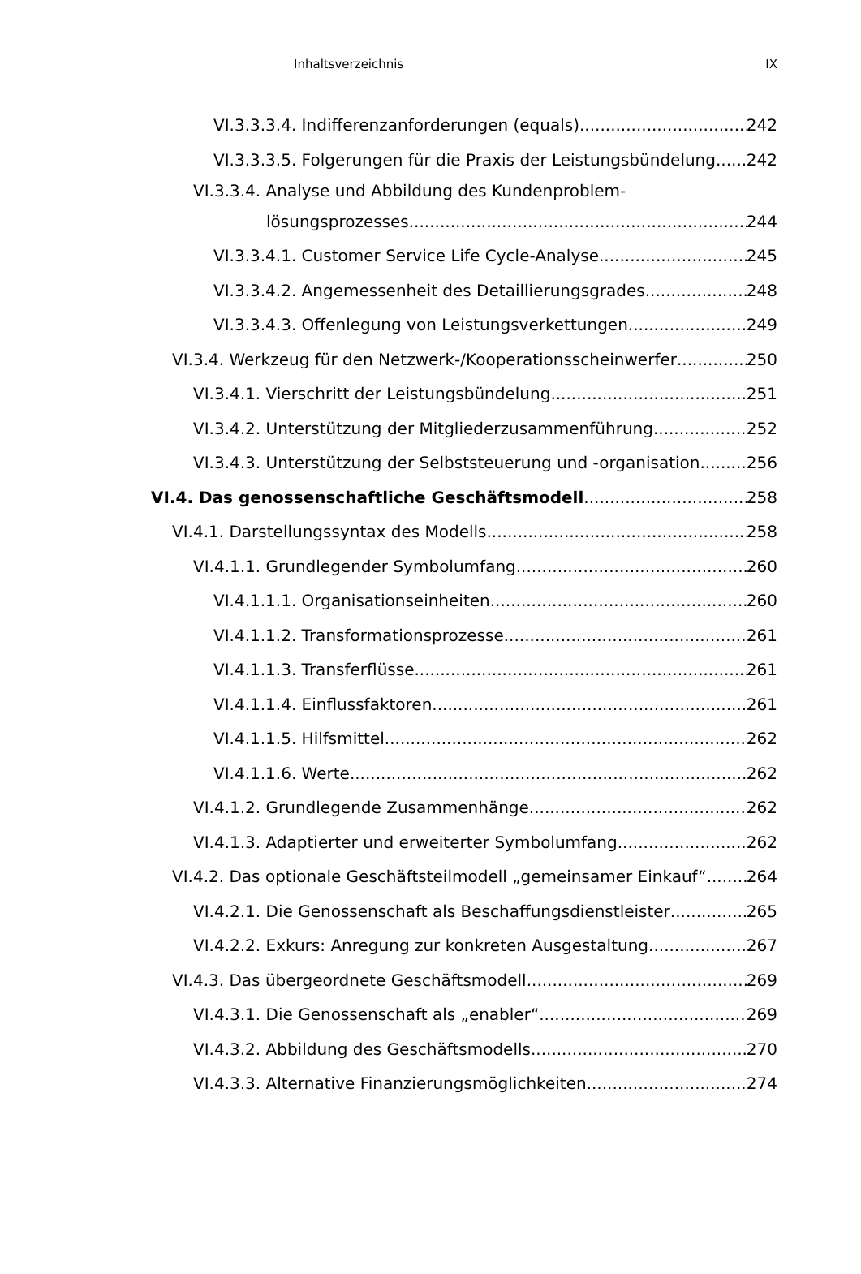Inhaltsverzeichnis IX
VI.3.3.3.4. Indifferenzanforderungen (equals) 242
VI.3.3.3.5. Folgerungen für die Praxis der Leistungsbündelung 242
VI.3.3.4. Analyse und Abbildung des Kundenproblem-
lösungsprozesses 244
VI.3.3.4.1. Customer Service Life Cycle-Analyse 245
VI.3.3.4.2. Angemessenheit des Detaillierungsgrades 248
VI.3.3.4.3. Offenlegung von Leistungsverkettungen 249
VI.3.4. Werkzeug für den Netzwerk-/Kooperationsscheinwerfer 250
VI.3.4.1. Vierschritt der Leistungsbündelung 251
VI.3.4.2. Unterstützung der Mitgliederzusammenführung 252
VI.3.4.3. Unterstützung der Selbststeuerung und -organisation 256
VI.4. Das genossenschaftliche Geschäftsmodell 258
VI.4.1. Darstellungssyntax des Modells 258
VI.4.1.1. Grundlegender Symbolumfang 260
VI.4.1.1.1. Organisationseinheiten 260
VI.4.1.1.2. Transformationsprozesse 261
VI.4.1.1.3. Transferflüsse 261
VI.4.1.1.4. Einflussfaktoren 261
VI.4.1.1.5. Hilfsmittel 262
VI.4.1.1.6. Werte 262
VI.4.1.2. Grundlegende Zusammenhänge 262
VI.4.1.3. Adaptierter und erweiterter Symbolumfang 262
VI.4.2. Das optionale Geschäftsteilmodell „gemeinsamer Einkauf“ 264
VI.4.2.1. Die Genossenschaft als Beschaffungsdienstleister 265
VI.4.2.2. Exkurs: Anregung zur konkreten Ausgestaltung 267
VI.4.3. Das übergeordnete Geschäftsmodell 269
VI.4.3.1. Die Genossenschaft als „enabler“ 269
VI.4.3.2. Abbildung des Geschäftsmodells 270
VI.4.3.3. Alternative Finanzierungsmöglichkeiten 274